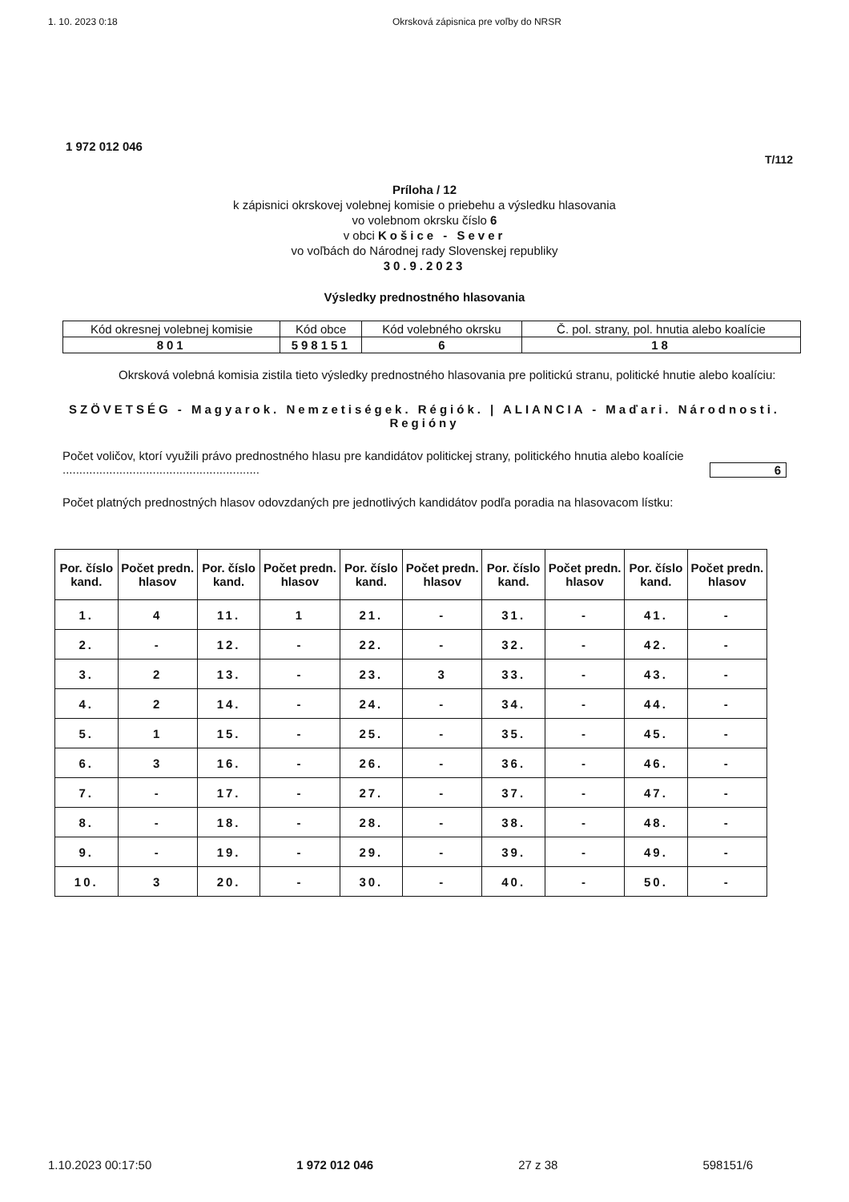1. 10. 2023 0:18 Okrsková zápisnica pre voľby do NRSR
1 972 012 046
T/112
Príloha / 12
k zápisnici okrskovej volebnej komisie o priebehu a výsledku hlasovania
vo volebnom okrsku číslo 6
v obci Košice - Sever
vo voľbách do Národnej rady Slovenskej republiky
30.9.2023
Výsledky prednostného hlasovania
| Kód okresnej volebnej komisie | Kód obce | Kód volebného okrsku | Č. pol. strany, pol. hnutia alebo koalície |
| 801 | 598151 | 6 | 18 |
Okrsková volebná komisia zistila tieto výsledky prednostného hlasovania pre politickú stranu, politické hnutie alebo koalíciu:
SZÖVETSÉG - Magyarok. Nemzetiségek. Régiók. | ALIANCIA - Maďari. Národnosti. Regióny
Počet voličov, ktorí využili právo prednostného hlasu pre kandidátov politickej strany, politického hnutia alebo koalície ........................................................... 6
Počet platných prednostných hlasov odovzdaných pre jednotlivých kandidátov podľa poradia na hlasovacom lístku:
| Por. číslo kand. | Počet predn. hlasov | Por. číslo kand. | Počet predn. hlasov | Por. číslo kand. | Počet predn. hlasov | Por. číslo kand. | Počet predn. hlasov | Por. číslo kand. | Počet predn. hlasov |
| --- | --- | --- | --- | --- | --- | --- | --- | --- | --- |
| 1. | 4 | 11. | 1 | 21. | - | 31. | - | 41. | - |
| 2. | - | 12. | - | 22. | - | 32. | - | 42. | - |
| 3. | 2 | 13. | - | 23. | 3 | 33. | - | 43. | - |
| 4. | 2 | 14. | - | 24. | - | 34. | - | 44. | - |
| 5. | 1 | 15. | - | 25. | - | 35. | - | 45. | - |
| 6. | 3 | 16. | - | 26. | - | 36. | - | 46. | - |
| 7. | - | 17. | - | 27. | - | 37. | - | 47. | - |
| 8. | - | 18. | - | 28. | - | 38. | - | 48. | - |
| 9. | - | 19. | - | 29. | - | 39. | - | 49. | - |
| 10. | 3 | 20. | - | 30. | - | 40. | - | 50. | - |
1.10.2023 00:17:50 1 972 012 046 27 z 38 598151/6